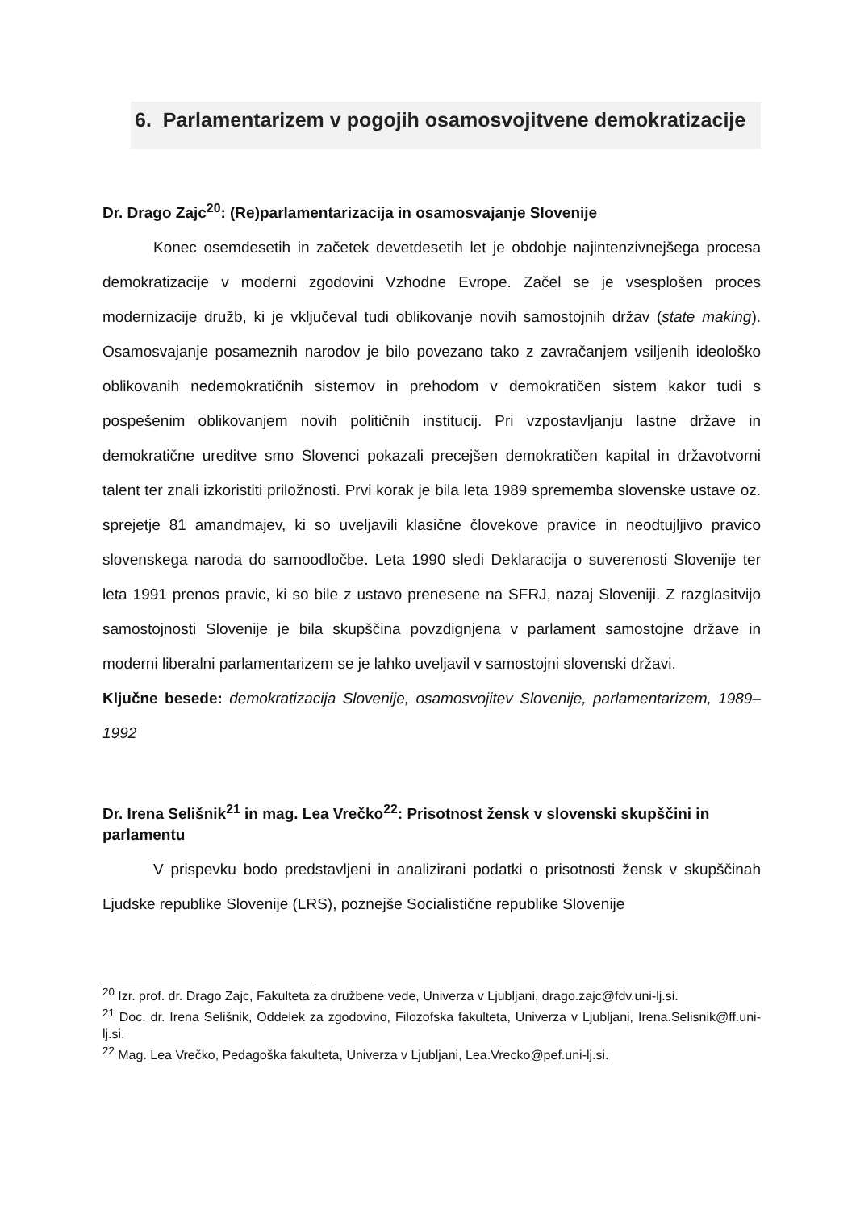6. Parlamentarizem v pogojih osamosvojitvene demokratizacije
Dr. Drago Zajc<sup>20</sup>: (Re)parlamentarizacija in osamosvajanje Slovenije
Konec osemdesetih in začetek devetdesetih let je obdobje najintenzivnejšega procesa demokratizacije v moderni zgodovini Vzhodne Evrope. Začel se je vsesplošen proces modernizacije družb, ki je vključeval tudi oblikovanje novih samostojnih držav (state making). Osamosvajanje posameznih narodov je bilo povezano tako z zavračanjem vsiljenih ideološko oblikovanih nedemokratičnih sistemov in prehodom v demokratičen sistem kakor tudi s pospešenim oblikovanjem novih političnih institucij. Pri vzpostavljanju lastne države in demokratične ureditve smo Slovenci pokazali precejšen demokratičen kapital in državotvorni talent ter znali izkoristiti priložnosti. Prvi korak je bila leta 1989 sprememba slovenske ustave oz. sprejetje 81 amandmajev, ki so uveljavili klasične človekove pravice in neodtujljivo pravico slovenskega naroda do samoodločbe. Leta 1990 sledi Deklaracija o suverenosti Slovenije ter leta 1991 prenos pravic, ki so bile z ustavo prenesene na SFRJ, nazaj Sloveniji. Z razglasitvijo samostojnosti Slovenije je bila skupščina povzdignjena v parlament samostojne države in moderni liberalni parlamentarizem se je lahko uveljavil v samostojni slovenski državi.
Ključne besede: demokratizacija Slovenije, osamosvojitev Slovenije, parlamentarizem, 1989–1992
Dr. Irena Selišnik<sup>21</sup> in mag. Lea Vrečko<sup>22</sup>: Prisotnost žensk v slovenski skupščini in parlamentu
V prispevku bodo predstavljeni in analizirani podatki o prisotnosti žensk v skupščinah Ljudske republike Slovenije (LRS), poznejše Socialistične republike Slovenije
<sup>20</sup> Izr. prof. dr. Drago Zajc, Fakulteta za družbene vede, Univerza v Ljubljani, drago.zajc@fdv.uni-lj.si.
<sup>21</sup> Doc. dr. Irena Selišnik, Oddelek za zgodovino, Filozofska fakulteta, Univerza v Ljubljani, Irena.Selisnik@ff.uni-lj.si.
<sup>22</sup> Mag. Lea Vrečko, Pedagoška fakulteta, Univerza v Ljubljani, Lea.Vrecko@pef.uni-lj.si.